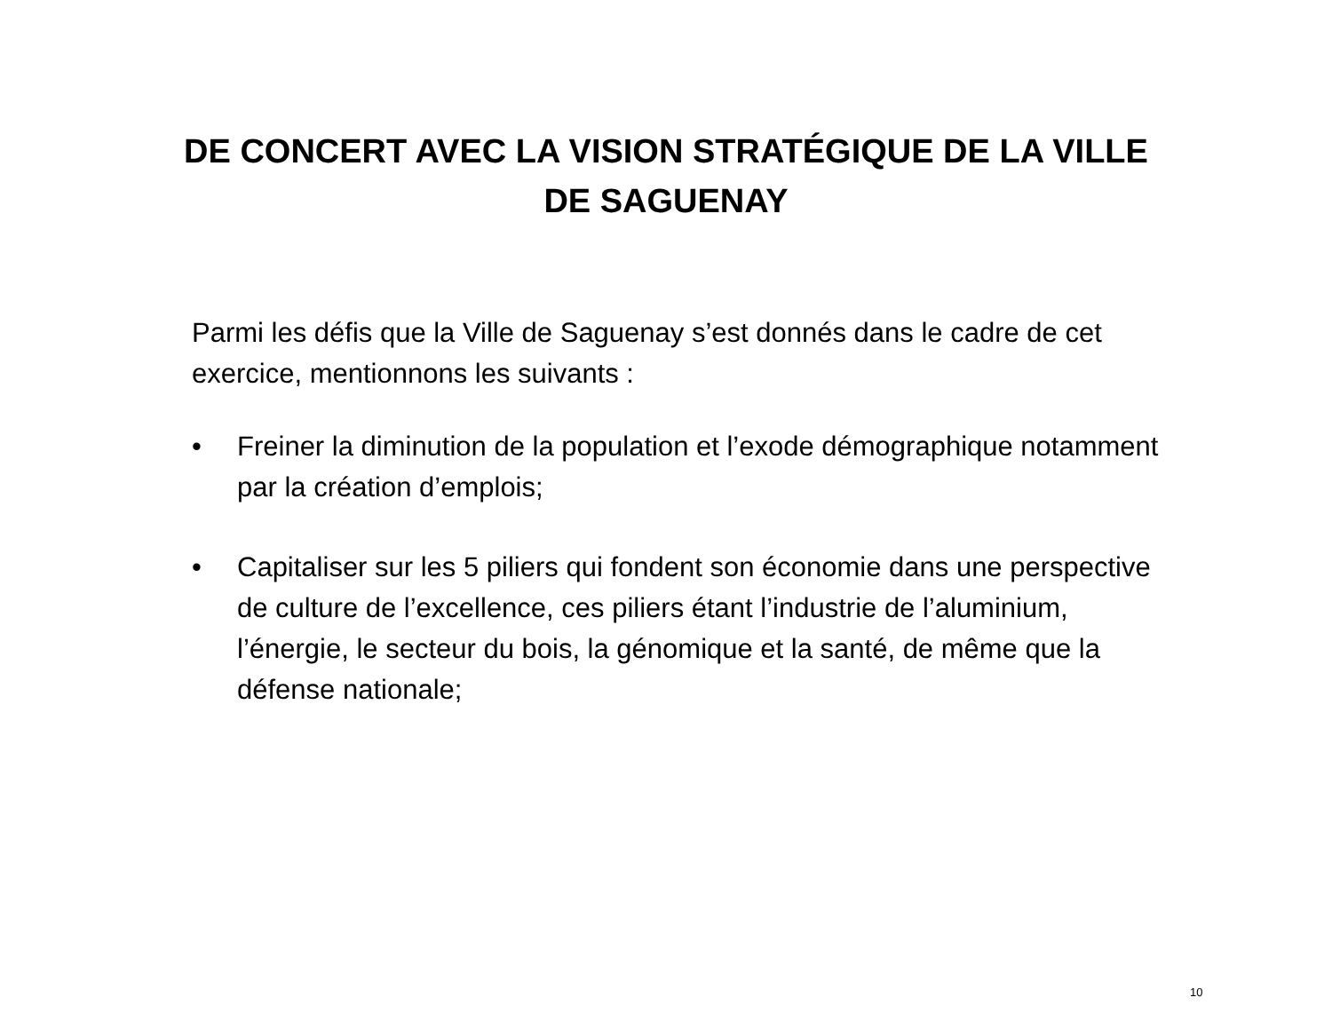DE CONCERT AVEC LA VISION STRATÉGIQUE DE LA VILLE DE SAGUENAY
Parmi les défis que la Ville de Saguenay s’est donnés dans le cadre de cet exercice, mentionnons les suivants :
• Freiner la diminution de la population et l’exode démographique notamment par la création d’emplois;
• Capitaliser sur les 5 piliers qui fondent son économie dans une perspective de culture de l’excellence, ces piliers étant l’industrie de l’aluminium, l’énergie, le secteur du bois, la génomique et la santé, de même que la défense nationale;
10